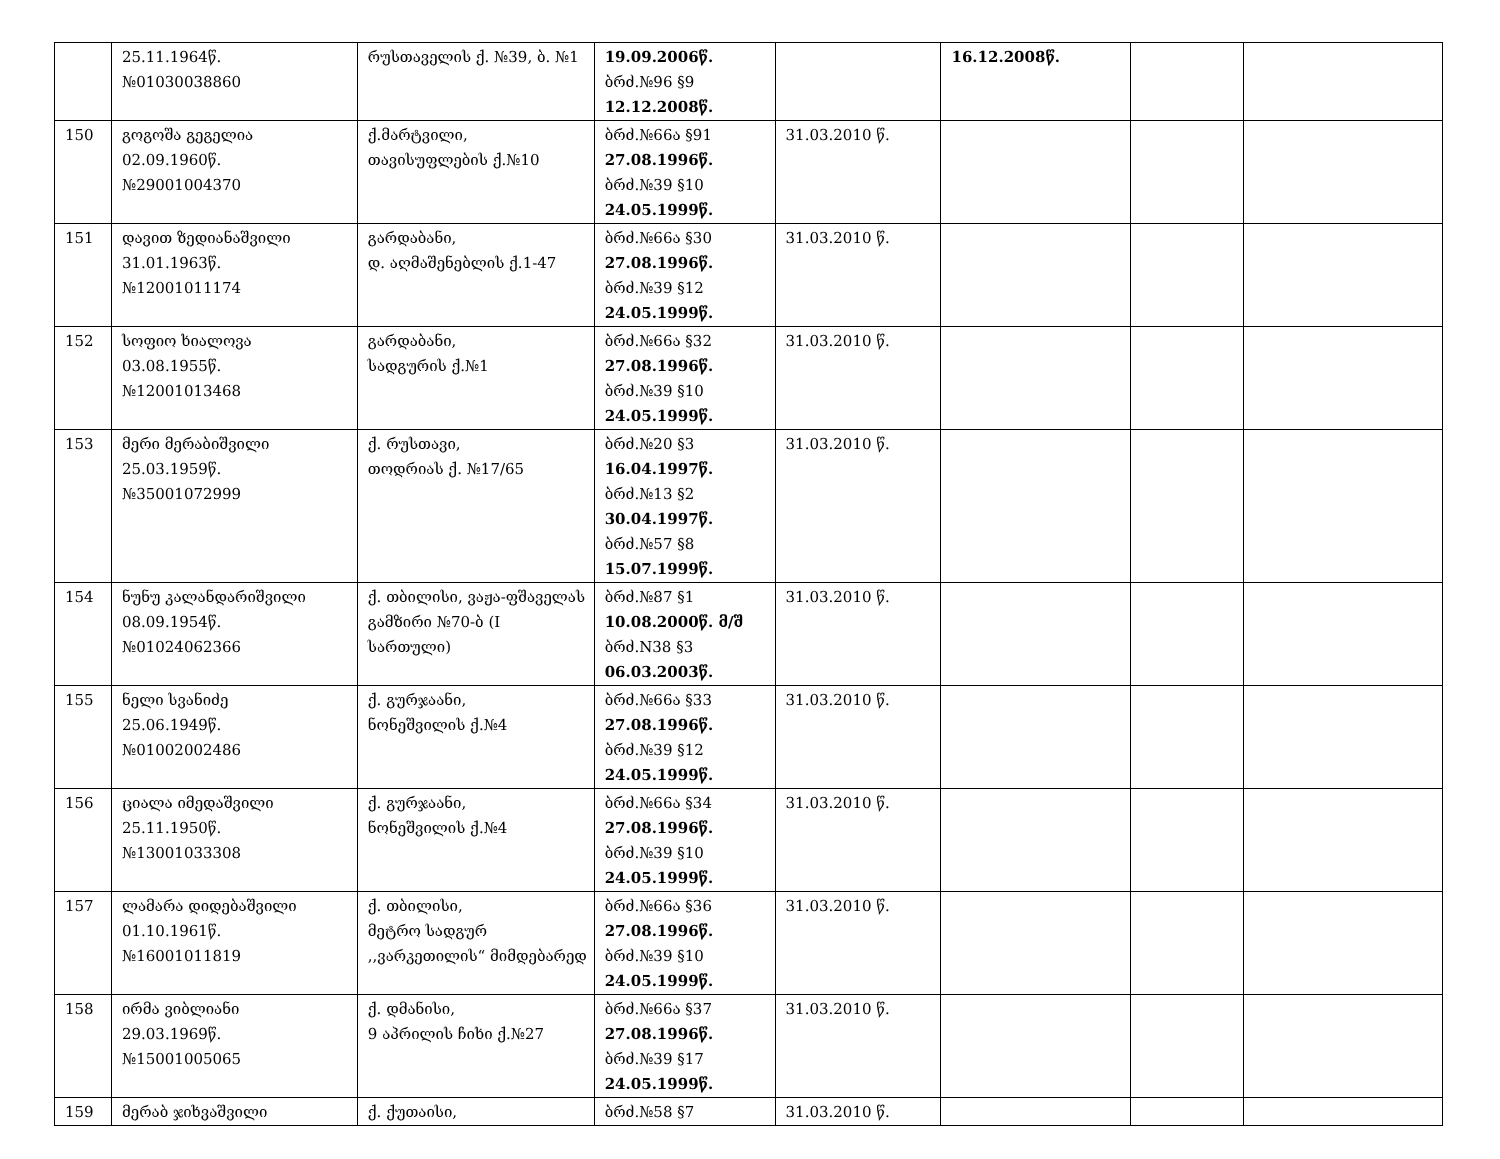| | 25.11.1964წ. №01030038860 | რუსთაველის ქ. №39, ბ. №1 | 19.09.2006წ. ბრძ.№96 §9 12.12.2008წ. | | 16.12.2008წ. | | |
| 150 | გოგოშა გეგელია 02.09.1960წ. №29001004370 | ქ.მარტვილი, თავისუფლების ქ.№10 | ბრძ.№66ა §91 27.08.1996წ. ბრძ.№39 §10 24.05.1999წ. | 31.03.2010 წ. | | | |
| 151 | დავით ზედიანაშვილი 31.01.1963წ. №12001011174 | გარდაბანი, დ. აღმაშენებლის ქ.1-47 | ბრძ.№66ა §30 27.08.1996წ. ბრძ.№39 §12 24.05.1999წ. | 31.03.2010 წ. | | | |
| 152 | სოფიო ხიალოვა 03.08.1955წ. №12001013468 | გარდაბანი, სადგურის ქ.№1 | ბრძ.№66ა §32 27.08.1996წ. ბრძ.№39 §10 24.05.1999წ. | 31.03.2010 წ. | | | |
| 153 | მერი მერაბიშვილი 25.03.1959წ. №35001072999 | ქ. რუსთავი, თოდრიას ქ. №17/65 | ბრძ.№20 §3 16.04.1997წ. ბრძ.№13 §2 30.04.1997წ. ბრძ.№57 §8 15.07.1999წ. | 31.03.2010 წ. | | | |
| 154 | ნუნუ კალანდარიშვილი 08.09.1954წ. №01024062366 | ქ. თბილისი, ვაჟა-ფშაველას გამზირი №70-ბ (I სართული) | ბრძ.№87 §1 10.08.2000წ. მ/შ ბრძ.N38 §3 06.03.2003წ. | 31.03.2010 წ. | | | |
| 155 | ნელი სვანიძე 25.06.1949წ. №01002002486 | ქ. გურჯაანი, ნონეშვილის ქ.№4 | ბრძ.№66ა §33 27.08.1996წ. ბრძ.№39 §12 24.05.1999წ. | 31.03.2010 წ. | | | |
| 156 | ციალა იმედაშვილი 25.11.1950წ. №13001033308 | ქ. გურჯაანი, ნონეშვილის ქ.№4 | ბრძ.№66ა §34 27.08.1996წ. ბრძ.№39 §10 24.05.1999წ. | 31.03.2010 წ. | | | |
| 157 | ლამარა დიდებაშვილი 01.10.1961წ. №16001011819 | ქ. თბილისი, მეტრო სადგურ ,,ვარკეთილის“ მიმდებარედ | ბრძ.№66ა §36 27.08.1996წ. ბრძ.№39 §10 24.05.1999წ. | 31.03.2010 წ. | | | |
| 158 | ირმა ვიბლიანი 29.03.1969წ. №15001005065 | ქ. დმანისი, 9 აპრილის ჩიხი ქ.№27 | ბრძ.№66ა §37 27.08.1996წ. ბრძ.№39 §17 24.05.1999წ. | 31.03.2010 წ. | | | |
| 159 | მერაბ ჯიხვაშვილი | ქ. ქუთაისი, | ბრძ.№58 §7 | 31.03.2010 წ. | | | |